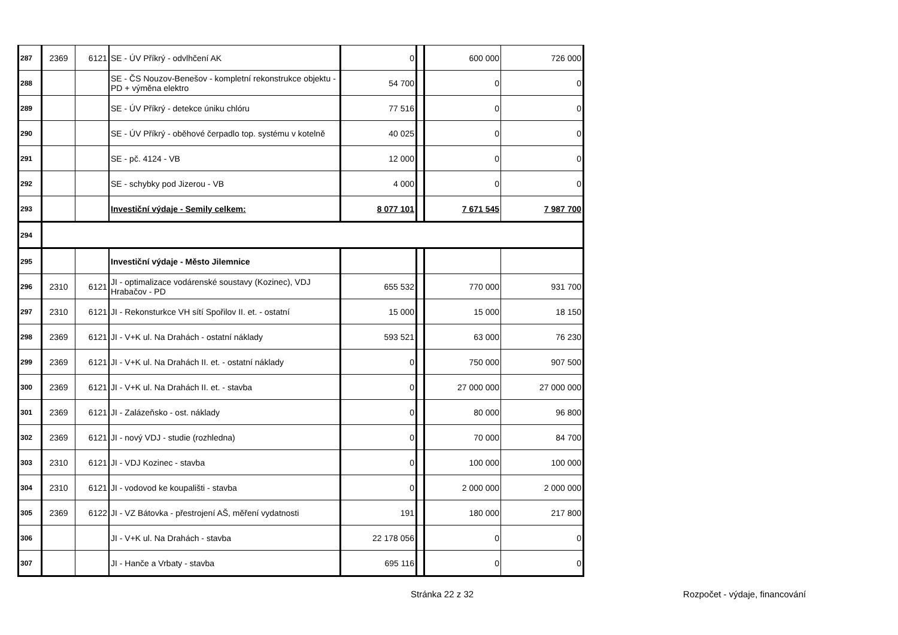| 287 | 2369 | 6121 | SE - ÚV Příkrý - odvlhčení AK | 0 | | 600 000 | 726 000 |
| 288 | | | SE - ČS Nouzov-Benešov - kompletní rekonstrukce objektu - PD + výměna elektro | 54 700 | | 0 | 0 |
| 289 | | | SE - ÚV Příkrý - detekce úniku chlóru | 77 516 | | 0 | 0 |
| 290 | | | SE - ÚV Příkrý - oběhové čerpadlo top. systému v kotelně | 40 025 | | 0 | 0 |
| 291 | | | SE - pč. 4124 - VB | 12 000 | | 0 | 0 |
| 292 | | | SE - schybky pod Jizerou - VB | 4 000 | | 0 | 0 |
| 293 | | | Investiční výdaje - Semily celkem: | 8 077 101 | | 7 671 545 | 7 987 700 |
| 294 | | | | | | | |
| 295 | | | Investiční výdaje - Město Jilemnice | | | | |
| 296 | 2310 | 6121 | JI - optimalizace vodárenské soustavy (Kozinec), VDJ Hrabačov - PD | 655 532 | | 770 000 | 931 700 |
| 297 | 2310 | 6121 | JI - Rekonsturkce VH sítí Spořilov II. et. - ostatní | 15 000 | | 15 000 | 18 150 |
| 298 | 2369 | 6121 | JI - V+K ul. Na Drahách - ostatní náklady | 593 521 | | 63 000 | 76 230 |
| 299 | 2369 | 6121 | JI - V+K ul. Na Drahách II. et. - ostatní náklady | 0 | | 750 000 | 907 500 |
| 300 | 2369 | 6121 | JI - V+K ul. Na Drahách II. et. - stavba | 0 | | 27 000 000 | 27 000 000 |
| 301 | 2369 | 6121 | JI - Zalázeňsko - ost. náklady | 0 | | 80 000 | 96 800 |
| 302 | 2369 | 6121 | JI - nový VDJ - studie (rozhledna) | 0 | | 70 000 | 84 700 |
| 303 | 2310 | 6121 | JI - VDJ Kozinec - stavba | 0 | | 100 000 | 100 000 |
| 304 | 2310 | 6121 | JI - vodovod ke koupališti - stavba | 0 | | 2 000 000 | 2 000 000 |
| 305 | 2369 | 6122 | JI - VZ Bátovka - přestrojení AŠ, měření vydatnosti | 191 | | 180 000 | 217 800 |
| 306 | | | JI - V+K ul. Na Drahách - stavba | 22 178 056 | | 0 | 0 |
| 307 | | | JI - Hanče a Vrbaty - stavba | 695 116 | | 0 | 0 |
Stránka 22 z 32 Rozpočet - výdaje, financování